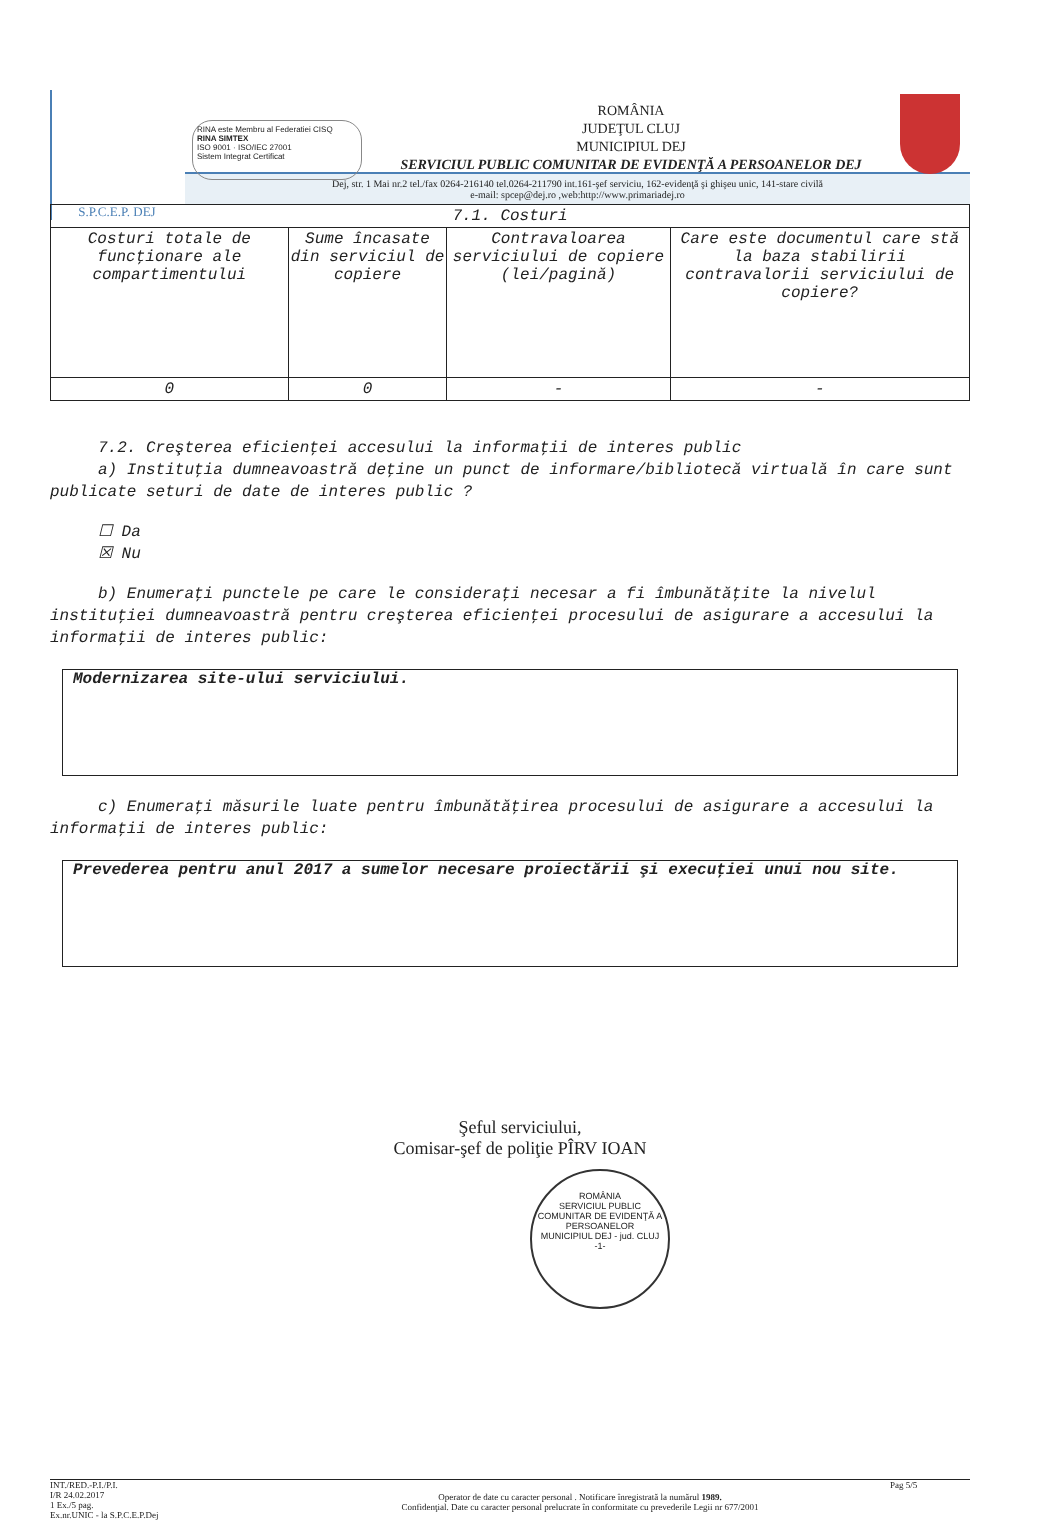S.P.C.E.P. DEJ
RINA este Membru al Federatiei CISQ
RINA SIMTEX
ISO 9001 · ISO/IEC 27001
Sistem Integrat Certificat
ROMÂNIA
JUDEŢUL CLUJ
MUNICIPIUL DEJ
SERVICIUL PUBLIC COMUNITAR DE EVIDENŢĂ A PERSOANELOR DEJ
Dej, str. 1 Mai nr.2 tel./fax 0264-216140 tel.0264-211790 int.161-şef serviciu, 162-evidenţă şi ghişeu unic, 141-stare civilă
e-mail: spcep@dej.ro ,web:http://www.primariadej.ro
| 7.1. Costuri | | | |
| --- | --- | --- | --- |
| Costuri totale de funcţionare ale compartimentului | Sume încasate din serviciul de copiere | Contravaloarea serviciului de copiere (lei/pagină) | Care este documentul care stă la baza stabilirii contravalorii serviciului de copiere? |
| 0 | 0 | - | - |
7.2. Creşterea eficienţei accesului la informaţii de interes public
a) Instituţia dumneavoastră deţine un punct de informare/bibliotecă virtuală în care sunt publicate seturi de date de interes public ?
☐ Da
☒ Nu
b) Enumeraţi punctele pe care le consideraţi necesar a fi îmbunătăţite la nivelul instituţiei dumneavoastră pentru creşterea eficienţei procesului de asigurare a accesului la informaţii de interes public:
Modernizarea site-ului serviciului.
c) Enumeraţi măsurile luate pentru îmbunătăţirea procesului de asigurare a accesului la informaţii de interes public:
Prevederea pentru anul 2017 a sumelor necesare proiectării şi execuţiei unui nou site.
Şeful serviciului,
Comisar-şef de poliţie PÎRV IOAN
ROMÂNIA
SERVICIUL PUBLIC COMUNITAR DE EVIDENŢĂ A PERSOANELOR
MUNICIPIUL DEJ - jud. CLUJ
-1-
INT./RED.-P.I./P.I.
I/R 24.02.2017
1 Ex./5 pag.
Ex.nr.UNIC - la S.P.C.E.P.Dej
Operator de date cu caracter personal . Notificare înregistrată la numărul 1989.
Confidenţial. Date cu caracter personal prelucrate în conformitate cu prevederile Legii nr 677/2001
Pag 5/5